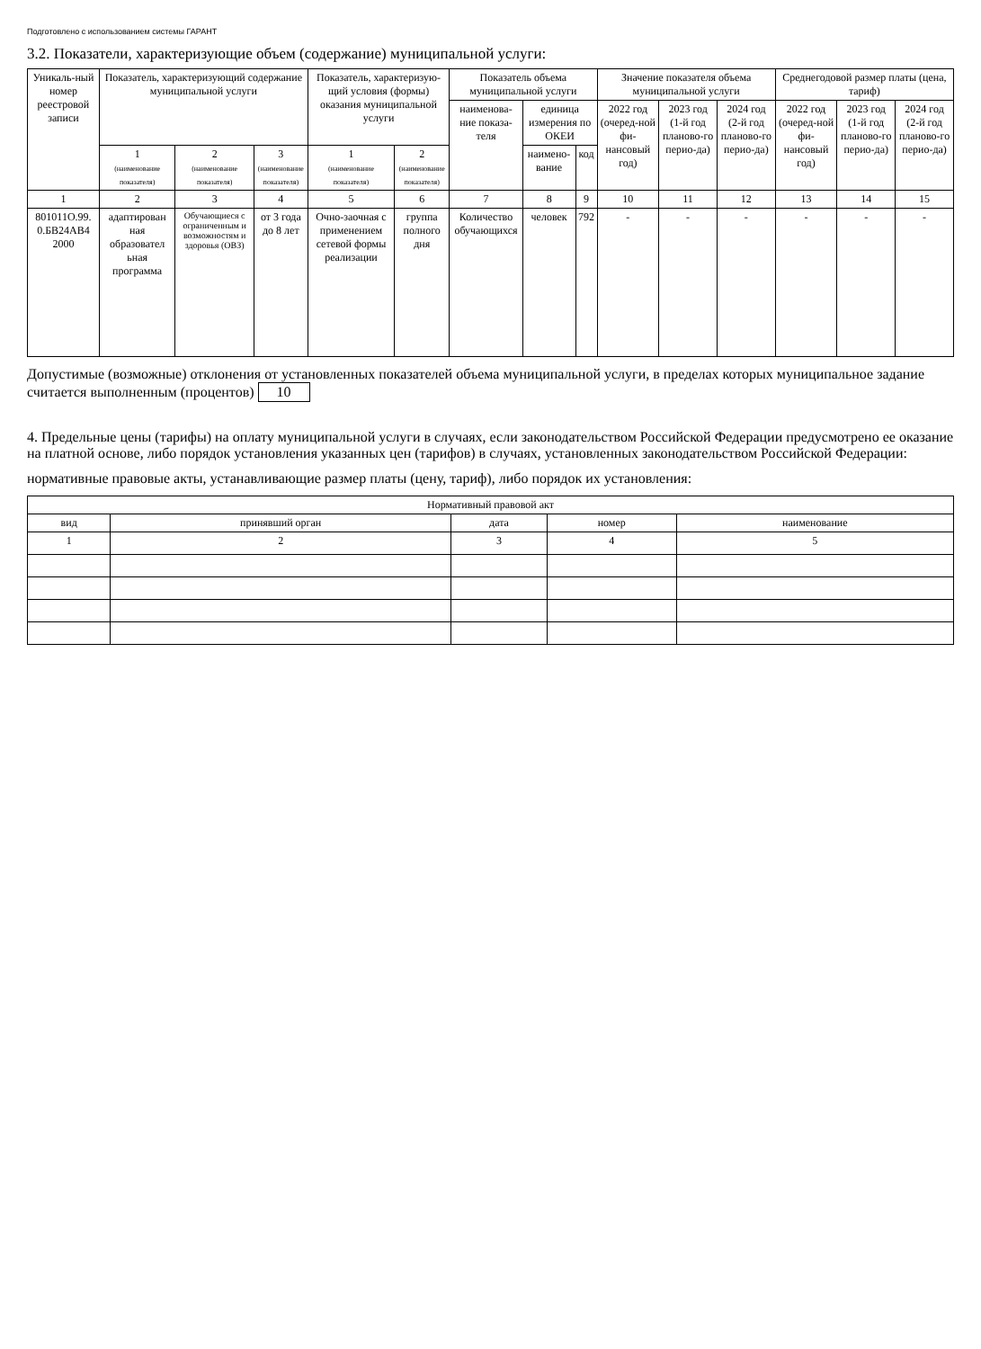Подготовлено с использованием системы ГАРАНТ
3.2. Показатели, характеризующие объем (содержание) муниципальной услуги:
| Уникаль-ный номер реестровой записи | Показатель, характеризующий содержание муниципальной услуги | | | Показатель, характеризую-щий условия (формы) оказания муниципальной услуги | | Показатель объема муниципальной услуги | | | Значение показателя объема муниципальной услуги | | | Среднегодовой размер платы (цена, тариф) | | |
| --- | --- | --- | --- | --- | --- | --- | --- | --- | --- | --- | --- | --- | --- | --- |
| | | | | | | наименова-ние показа-теля | единица измерения по ОКЕИ | | 2022 год (очеред-ной фи-нансовый год) | 2023 год (1-й год планово-го перио-да) | 2024 год (2-й год планово-го перио-да) | 2022 год (очеред-ной фи-нансовый год) | 2023 год (1-й год планово-го перио-да) | 2024 год (2-й год планово-го перио-да) |
| | 1 (наименование показателя) | 2 (наименование показателя) | 3 (наименование показателя) | 1 (наименование показателя) | 2 (наименование показателя) | | наимено-вание | код | | | | | | |
| 1 | 2 | 3 | 4 | 5 | 6 | 7 | 8 | 9 | 10 | 11 | 12 | 13 | 14 | 15 |
| 801011О.99. 0.БВ24АВ4 2000 | адаптирован ная образовател ьная программа | Обучающиеся с ограниченным и возможностям и здоровья (ОВЗ) | от 3 года до 8 лет | Очно-заочная с применением сетевой формы реализации | группа полного дня | Количество обучающихся | человек | 792 | - | - | - | - | - | - |
Допустимые (возможные) отклонения от установленных показателей объема муниципальной услуги, в пределах которых муниципальное задание считается выполненным (процентов) 10
4. Предельные цены (тарифы) на оплату муниципальной услуги в случаях, если законодательством Российской Федерации предусмотрено ее оказание на платной основе, либо порядок установления указанных цен (тарифов) в случаях, установленных законодательством Российской Федерации:
нормативные правовые акты, устанавливающие размер платы (цену, тариф), либо порядок их установления:
| Нормативный правовой акт | | | | |
| --- | --- | --- | --- | --- |
| вид | принявший орган | дата | номер | наименование |
| 1 | 2 | 3 | 4 | 5 |